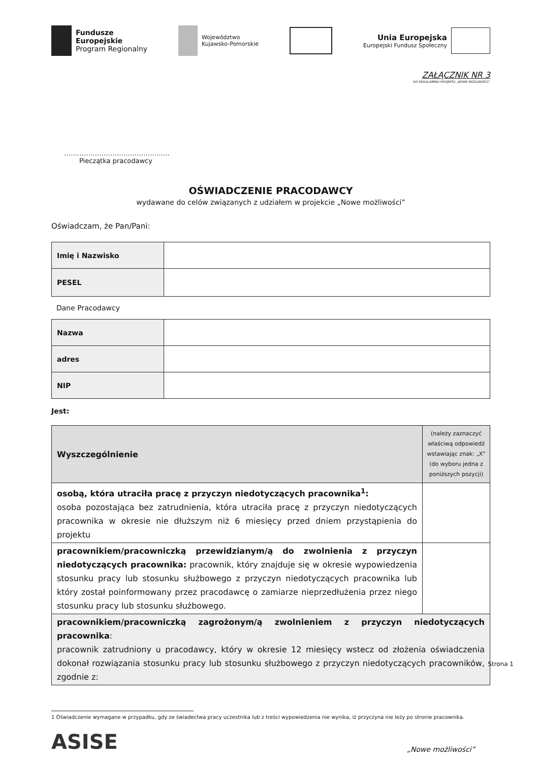Fundusze
Europejskie
Program Regionalny
Województwo
Kujawsko-Pomorskie
Unia Europejska
Europejski Fundusz Społeczny
ZAŁĄCZNIK NR 3
DO REGULAMINU PROJEKTU „NOWE MOŻLIWOŚCI”
…………………………………………
Pieczątka pracodawcy
OŚWIADCZENIE PRACODAWCY
wydawane do celów związanych z udziałem w projekcie „Nowe możliwości”
Oświadczam, że Pan/Pani:
| Imię i Nazwisko | |
| PESEL | |
Dane Pracodawcy
| Nazwa | |
| adres | |
| NIP | |
Jest:
| Wyszczególnienie | (należy zaznaczyć właściwą odpowiedź wstawiając znak: „X” (do wyboru jedna z poniższych pozycji) |
| --- | --- |
| osobą, która utraciła pracę z przyczyn niedotyczących pracownika<sup>1</sup>: osoba pozostająca bez zatrudnienia, która utraciła pracę z przyczyn niedotyczących pracownika w okresie nie dłuższym niż 6 miesięcy przed dniem przystąpienia do projektu | |
| pracownikiem/pracowniczką przewidzianym/ą do zwolnienia z przyczyn niedotyczących pracownika: pracownik, który znajduje się w okresie wypowiedzenia stosunku pracy lub stosunku służbowego z przyczyn niedotyczących pracownika lub który został poinformowany przez pracodawcę o zamiarze nieprzedłużenia przez niego stosunku pracy lub stosunku służbowego. | |
| pracownikiem/pracowniczką zagrożonym/ą zwolnieniem z przyczyn niedotyczących pracownika : pracownik zatrudniony u pracodawcy, który w okresie 12 miesięcy wstecz od złożenia oświadczenia dokonał rozwiązania stosunku pracy lub stosunku służbowego z przyczyn niedotyczących pracowników, zgodnie z: | |
1 Oświadczenie wymagane w przypadku, gdy ze świadectwa pracy uczestnika lub z treści wypowiedzenia nie wynika, iż przyczyna nie leży po stronie pracownika.
ASISE
„Nowe możliwości”
Strona 1